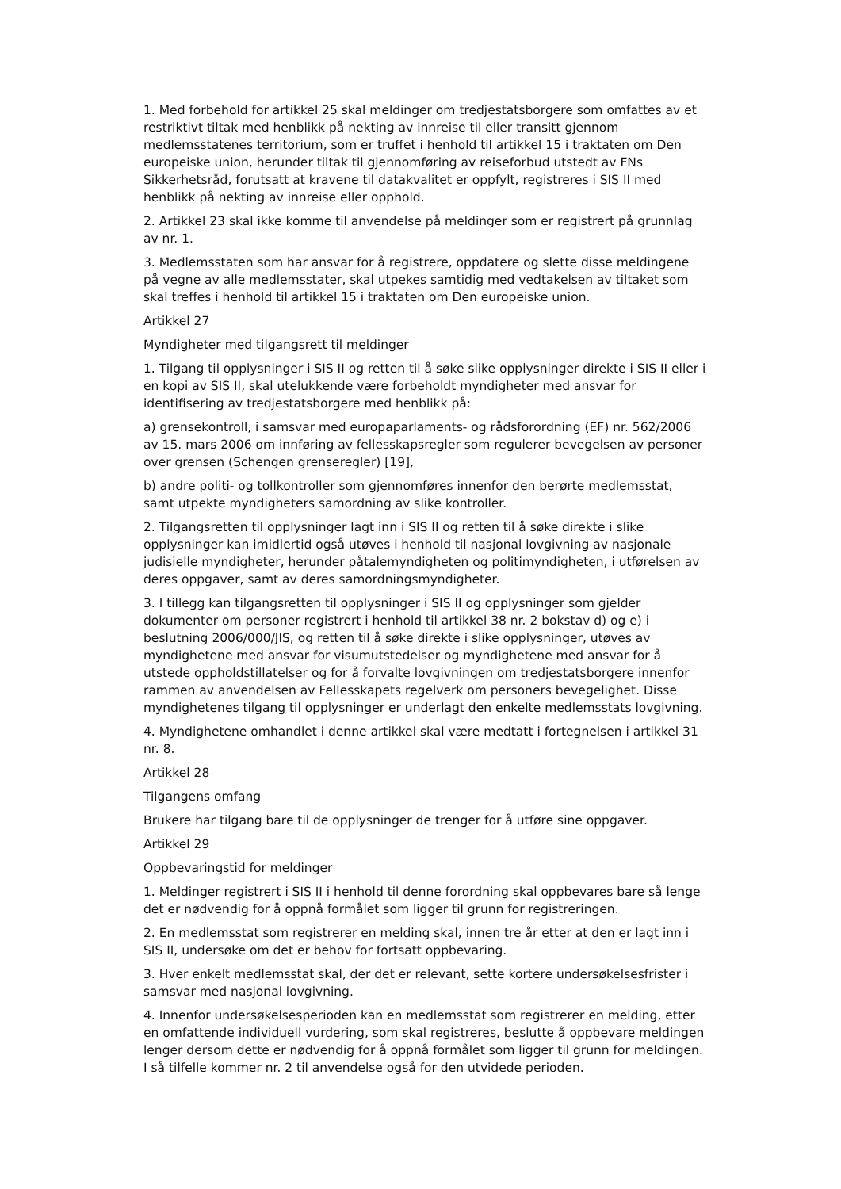1. Med forbehold for artikkel 25 skal meldinger om tredjestatsborgere som omfattes av et restriktivt tiltak med henblikk på nekting av innreise til eller transitt gjennom medlemsstatenes territorium, som er truffet i henhold til artikkel 15 i traktaten om Den europeiske union, herunder tiltak til gjennomføring av reiseforbud utstedt av FNs Sikkerhetsråd, forutsatt at kravene til datakvalitet er oppfylt, registreres i SIS II med henblikk på nekting av innreise eller opphold.
2. Artikkel 23 skal ikke komme til anvendelse på meldinger som er registrert på grunnlag av nr. 1.
3. Medlemsstaten som har ansvar for å registrere, oppdatere og slette disse meldingene på vegne av alle medlemsstater, skal utpekes samtidig med vedtakelsen av tiltaket som skal treffes i henhold til artikkel 15 i traktaten om Den europeiske union.
Artikkel 27
Myndigheter med tilgangsrett til meldinger
1. Tilgang til opplysninger i SIS II og retten til å søke slike opplysninger direkte i SIS II eller i en kopi av SIS II, skal utelukkende være forbeholdt myndigheter med ansvar for identifisering av tredjestatsborgere med henblikk på:
a) grensekontroll, i samsvar med europaparlaments- og rådsforordning (EF) nr. 562/2006 av 15. mars 2006 om innføring av fellesskapsregler som regulerer bevegelsen av personer over grensen (Schengen grenseregler) [19],
b) andre politi- og tollkontroller som gjennomføres innenfor den berørte medlemsstat, samt utpekte myndigheters samordning av slike kontroller.
2. Tilgangsretten til opplysninger lagt inn i SIS II og retten til å søke direkte i slike opplysninger kan imidlertid også utøves i henhold til nasjonal lovgivning av nasjonale judisielle myndigheter, herunder påtalemyndigheten og politimyndigheten, i utførelsen av deres oppgaver, samt av deres samordningsmyndigheter.
3. I tillegg kan tilgangsretten til opplysninger i SIS II og opplysninger som gjelder dokumenter om personer registrert i henhold til artikkel 38 nr. 2 bokstav d) og e) i beslutning 2006/000/JIS, og retten til å søke direkte i slike opplysninger, utøves av myndighetene med ansvar for visumutstedelser og myndighetene med ansvar for å utstede oppholdstillatelser og for å forvalte lovgivningen om tredjestatsborgere innenfor rammen av anvendelsen av Fellesskapets regelverk om personers bevegelighet. Disse myndighetenes tilgang til opplysninger er underlagt den enkelte medlemsstats lovgivning.
4. Myndighetene omhandlet i denne artikkel skal være medtatt i fortegnelsen i artikkel 31 nr. 8.
Artikkel 28
Tilgangens omfang
Brukere har tilgang bare til de opplysninger de trenger for å utføre sine oppgaver.
Artikkel 29
Oppbevaringstid for meldinger
1. Meldinger registrert i SIS II i henhold til denne forordning skal oppbevares bare så lenge det er nødvendig for å oppnå formålet som ligger til grunn for registreringen.
2. En medlemsstat som registrerer en melding skal, innen tre år etter at den er lagt inn i SIS II, undersøke om det er behov for fortsatt oppbevaring.
3. Hver enkelt medlemsstat skal, der det er relevant, sette kortere undersøkelsesfrister i samsvar med nasjonal lovgivning.
4. Innenfor undersøkelsesperioden kan en medlemsstat som registrerer en melding, etter en omfattende individuell vurdering, som skal registreres, beslutte å oppbevare meldingen lenger dersom dette er nødvendig for å oppnå formålet som ligger til grunn for meldingen. I så tilfelle kommer nr. 2 til anvendelse også for den utvidede perioden.